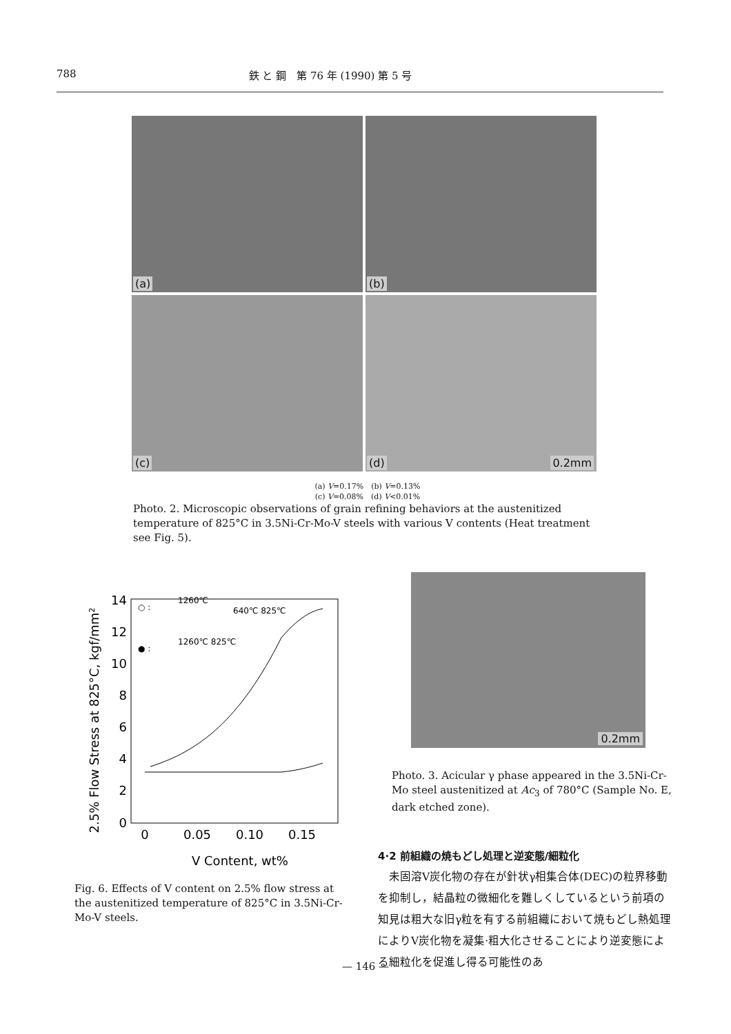788 鉄 と 鋼　第 76 年 (1990) 第 5 号
(a)
(b)
(c)
(d) 0.2mm
(a) V=0.17%　(b) V=0.13%
(c) V=0.08%　(d) V<0.01%
Photo. 2. Microscopic observations of grain refining behaviors at the austenitized temperature of 825°C in 3.5Ni-Cr-Mo-V steels with various V contents (Heat treatment see Fig. 5).
2.5% Flow Stress at 825°C, kgf/mm2
0
2
4
6
8
10
12
14
0
0.05
0.10
0.15
V Content, wt%
1260℃
640℃ 825℃
1260℃ 825℃
○ :
● :
Fig. 6. Effects of V content on 2.5% flow stress at the austenitized temperature of 825°C in 3.5Ni-Cr-Mo-V steels.
0.2mm
Photo. 3. Acicular γ phase appeared in the 3.5Ni-Cr-Mo steel austenitized at Ac<sub>3</sub> of 780°C (Sample No. E, dark etched zone).
4·2 前組織の焼もどし処理と逆変態/細粒化
　未固溶V炭化物の存在が針状γ相集合体(DEC)の粒界移動を抑制し，結晶粒の微細化を難しくしているという前項の知見は粗大な旧γ粒を有する前組織において焼もどし熱処理によりV炭化物を凝集·粗大化させることにより逆変態による細粒化を促進し得る可能性のあ
— 146 —